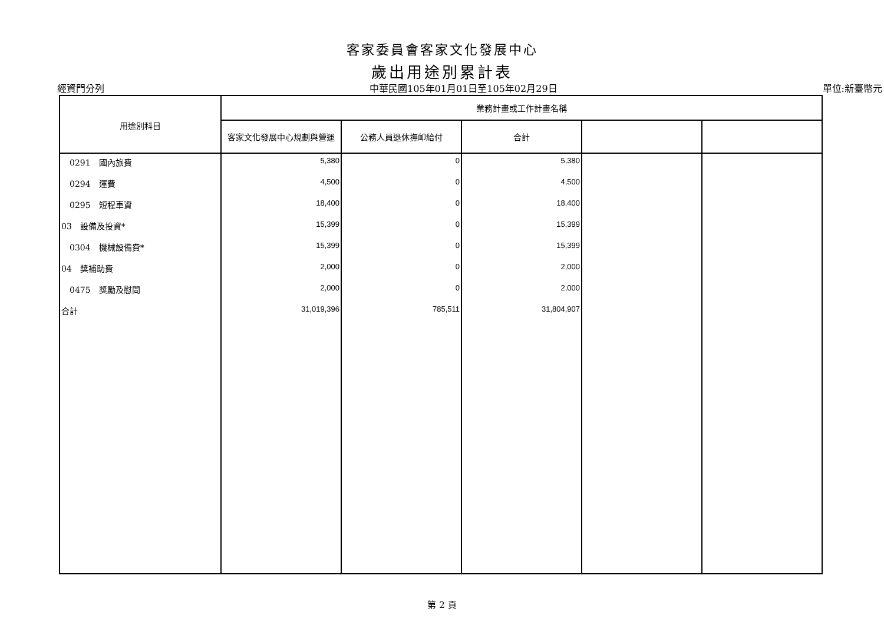客家委員會客家文化發展中心
歲出用途別累計表
經資門分列 中華民國105年01月01日至105年02月29日 單位:新臺幣元
| 用途別科目 | 業務計畫或工作計畫名稱 | | | | |
| --- | --- | --- | --- | --- | --- |
| | 客家文化發展中心規劃與營運 | 公務人員退休撫卹給付 | 合計 | | |
| 0291 國內旅費 | 5,380 | 0 | 5,380 | | |
| 0294 運費 | 4,500 | 0 | 4,500 | | |
| 0295 短程車資 | 18,400 | 0 | 18,400 | | |
| 03 設備及投資* | 15,399 | 0 | 15,399 | | |
| 0304 機械設備費* | 15,399 | 0 | 15,399 | | |
| 04 獎補助費 | 2,000 | 0 | 2,000 | | |
| 0475 獎勵及慰問 | 2,000 | 0 | 2,000 | | |
| 合計 | 31,019,396 | 785,511 | 31,804,907 | | |
第 2 頁